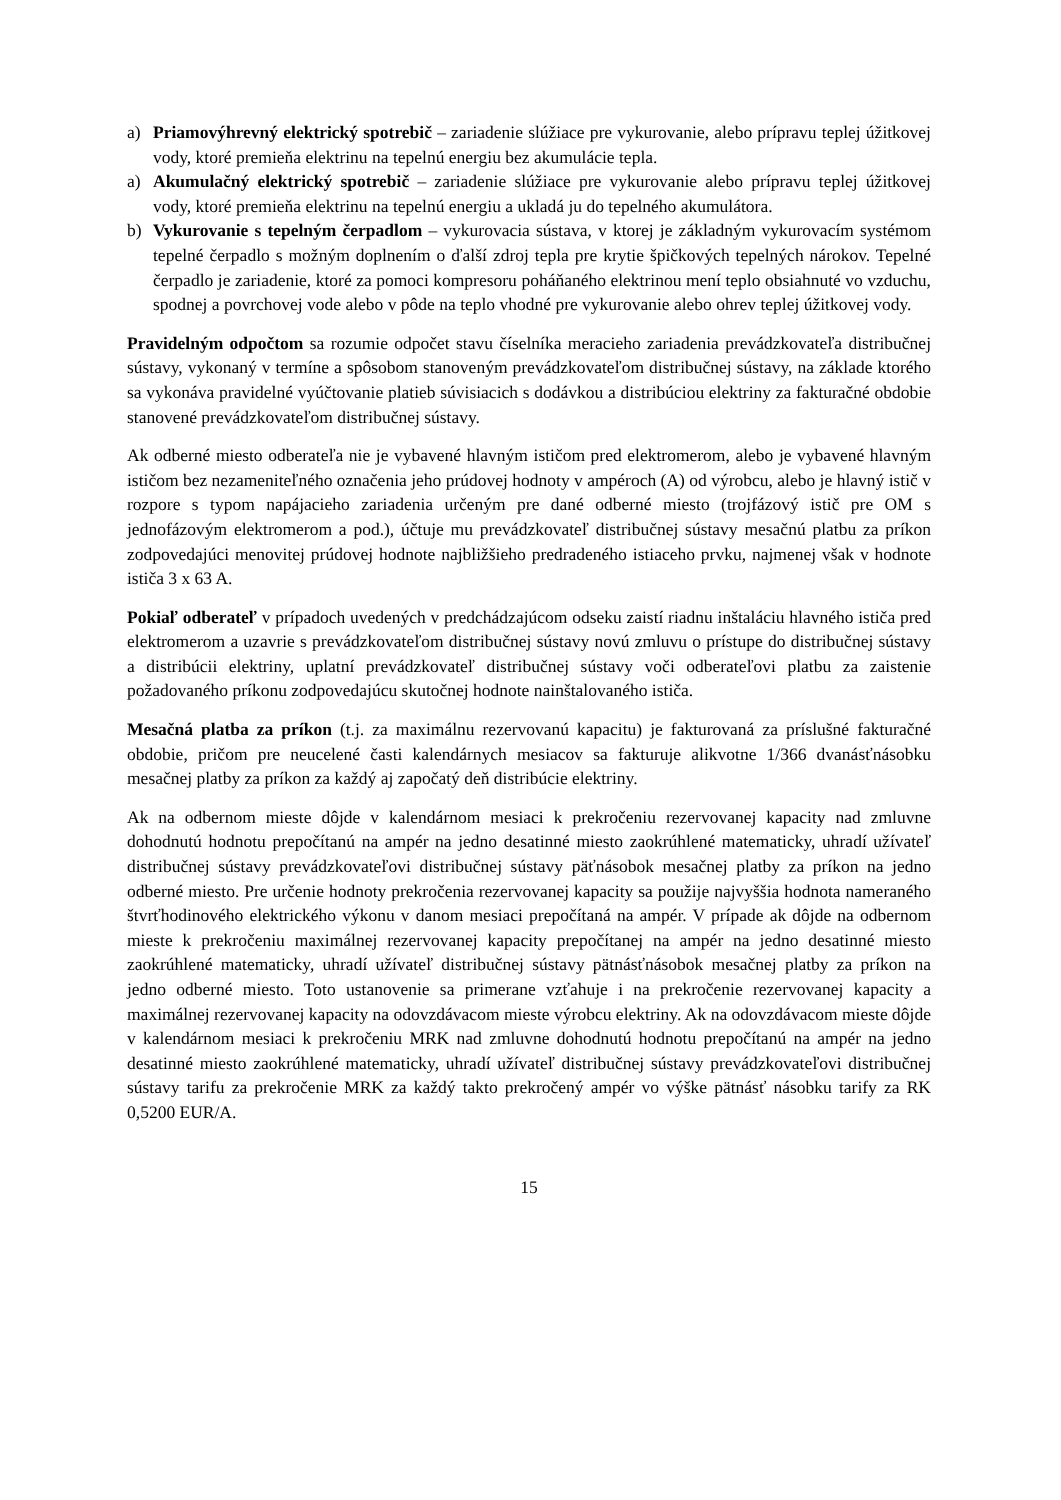a) Priamovýhrevný elektrický spotrebič – zariadenie slúžiace pre vykurovanie, alebo prípravu teplej úžitkovej vody, ktoré premieňa elektrinu na tepelnú energiu bez akumulácie tepla.
a) Akumulačný elektrický spotrebič – zariadenie slúžiace pre vykurovanie alebo prípravu teplej úžitkovej vody, ktoré premieňa elektrinu na tepelnú energiu a ukladá ju do tepelného akumulátora.
b) Vykurovanie s tepelným čerpadlom – vykurovacia sústava, v ktorej je základným vykurovacím systémom tepelné čerpadlo s možným doplnením o ďalší zdroj tepla pre krytie špičkových tepelných nárokov. Tepelné čerpadlo je zariadenie, ktoré za pomoci kompresoru poháňaného elektrinou mení teplo obsiahnuté vo vzduchu, spodnej a povrchovej vode alebo v pôde na teplo vhodné pre vykurovanie alebo ohrev teplej úžitkovej vody.
Pravidelným odpočtom sa rozumie odpočet stavu číselníka meracieho zariadenia prevádzkovateľa distribučnej sústavy, vykonaný v termíne a spôsobom stanoveným prevádzkovateľom distribučnej sústavy, na základe ktorého sa vykonáva pravidelné vyúčtovanie platieb súvisiacich s dodávkou a distribúciou elektriny za fakturačné obdobie stanovené prevádzkovateľom distribučnej sústavy.
Ak odberné miesto odberateľa nie je vybavené hlavným ističom pred elektromerom, alebo je vybavené hlavným ističom bez nezameniteľného označenia jeho prúdovej hodnoty v ampéroch (A) od výrobcu, alebo je hlavný istič v rozpore s typom napájacieho zariadenia určeným pre dané odberné miesto (trojfázový istič pre OM s jednofázovým elektromerom a pod.), účtuje mu prevádzkovateľ distribučnej sústavy mesačnú platbu za príkon zodpovedajúci menovitej prúdovej hodnote najbližšieho predradeného istiaceho prvku, najmenej však v hodnote ističa 3 x 63 A.
Pokiaľ odberateľ v prípadoch uvedených v predchádzajúcom odseku zaistí riadnu inštaláciu hlavného ističa pred elektromerom a uzavrie s prevádzkovateľom distribučnej sústavy novú zmluvu o prístupe do distribučnej sústavy a distribúcii elektriny, uplatní prevádzkovateľ distribučnej sústavy voči odberateľovi platbu za zaistenie požadovaného príkonu zodpovedajúcu skutočnej hodnote nainštalovaného ističa.
Mesačná platba za príkon (t.j. za maximálnu rezervovanú kapacitu) je fakturovaná za príslušné fakturačné obdobie, pričom pre neucelené časti kalendárnych mesiacov sa fakturuje alikvotne 1/366 dvanásťnásobku mesačnej platby za príkon za každý aj započatý deň distribúcie elektriny.
Ak na odbernom mieste dôjde v kalendárnom mesiaci k prekročeniu rezervovanej kapacity nad zmluvne dohodnutú hodnotu prepočítanú na ampér na jedno desatinné miesto zaokrúhlené matematicky, uhradí užívateľ distribučnej sústavy prevádzkovateľovi distribučnej sústavy päťnásobok mesačnej platby za príkon na jedno odberné miesto. Pre určenie hodnoty prekročenia rezervovanej kapacity sa použije najvyššia hodnota nameraného štvrťhodinového elektrického výkonu v danom mesiaci prepočítaná na ampér. V prípade ak dôjde na odbernom mieste k prekročeniu maximálnej rezervovanej kapacity prepočítanej na ampér na jedno desatinné miesto zaokrúhlené matematicky, uhradí užívateľ distribučnej sústavy pätnásťnásobok mesačnej platby za príkon na jedno odberné miesto. Toto ustanovenie sa primerane vzťahuje i na prekročenie rezervovanej kapacity a maximálnej rezervovanej kapacity na odovzdávacom mieste výrobcu elektriny. Ak na odovzdávacom mieste dôjde v kalendárnom mesiaci k prekročeniu MRK nad zmluvne dohodnutú hodnotu prepočítanú na ampér na jedno desatinné miesto zaokrúhlené matematicky, uhradí užívateľ distribučnej sústavy prevádzkovateľovi distribučnej sústavy tarifu za prekročenie MRK za každý takto prekročený ampér vo výške pätnásť násobku tarify za RK 0,5200 EUR/A.
15